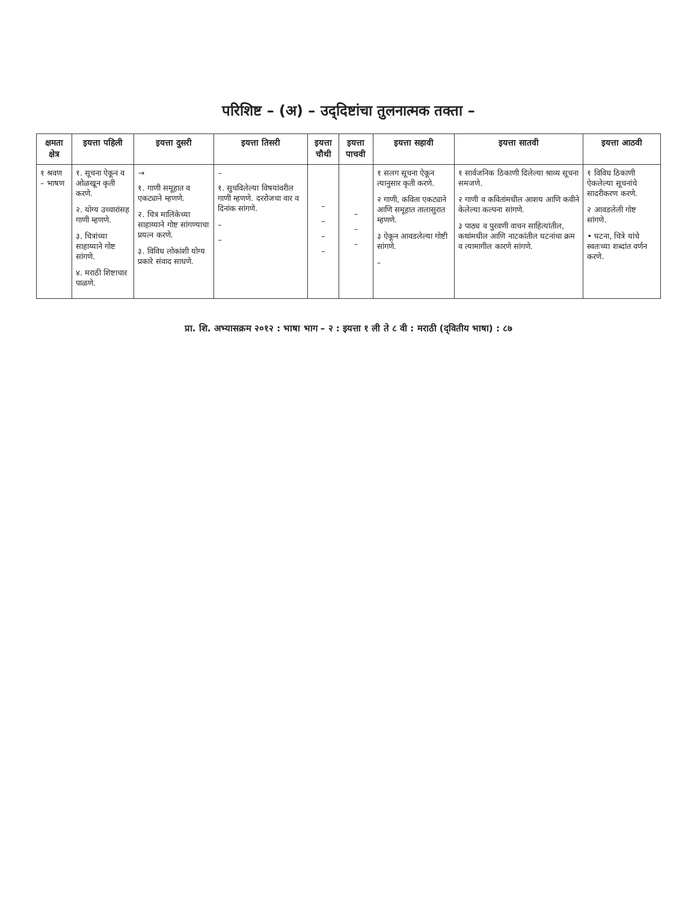परिशिष्ट – (अ) – उद्‌दिष्टांचा तुलनात्मक तक्ता –
| क्षमता क्षेत्र | इयत्ता पहिली | इयत्ता दुसरी | इयत्ता तिसरी | इयत्ता चौथी | इयत्ता पाचवी | इयत्ता सहावी | इयत्ता सातवी | इयत्ता आठवी |
| --- | --- | --- | --- | --- | --- | --- | --- | --- |
| १ श्रवण – भाषण | १. सूचना ऐकून व ओळखून कृती करणे. २. योग्य उच्चारांसह गाणी म्हणणे. ३. चित्रांच्या साहाय्याने गोष्ट सांगणे. ४. मराठी शिष्टाचार पाळणे. | → १. गाणी समूहात व एकट्याने म्हणणे. २. चित्र मालिकेच्या साहाय्याने गोष्ट सांगण्याचा प्रयत्न करणे. ३. विविध लोकांशी योग्य प्रकारे संवाद साधणे. | – १. सुचविलेल्या विषयांवरील गाणी म्हणणे. दररोजचा वार व दिनांक सांगणे. – – | – – – – | – – – | १ सलग सूचना ऐकून त्यानुसार कृती करणे. २ गाणी, कविता एकट्याने आणि समूहात तालासुरात म्हणणे. ३ ऐकून आवडलेल्या गोष्टी सांगणे. – | १ सार्वजनिक ठिकाणी दिलेल्या श्राव्य सूचना समजणे. २ गाणी व कवितांमधील आशय आणि कवीने केलेल्या कल्पना सांगणे. ३ पाठ्य व पुरवणी वाचन साहित्यांतील, कथांमधील आणि नाटकांतील घटनांचा क्रम व त्यामागील कारणे सांगणे. | १ विविध ठिकाणी ऐकलेल्या सूचनांचे सादरीकरण करणे. २ आवडलेली गोष्ट सांगणे. • घटना, चित्रे यांचे स्वतःच्या शब्दांत वर्णन करणे. |
प्रा. शि. अभ्यासक्रम २०१२ : भाषा भाग – २ : इयत्ता १ ली ते ८ वी : मराठी (द्‌वितीय भाषा) : ८७